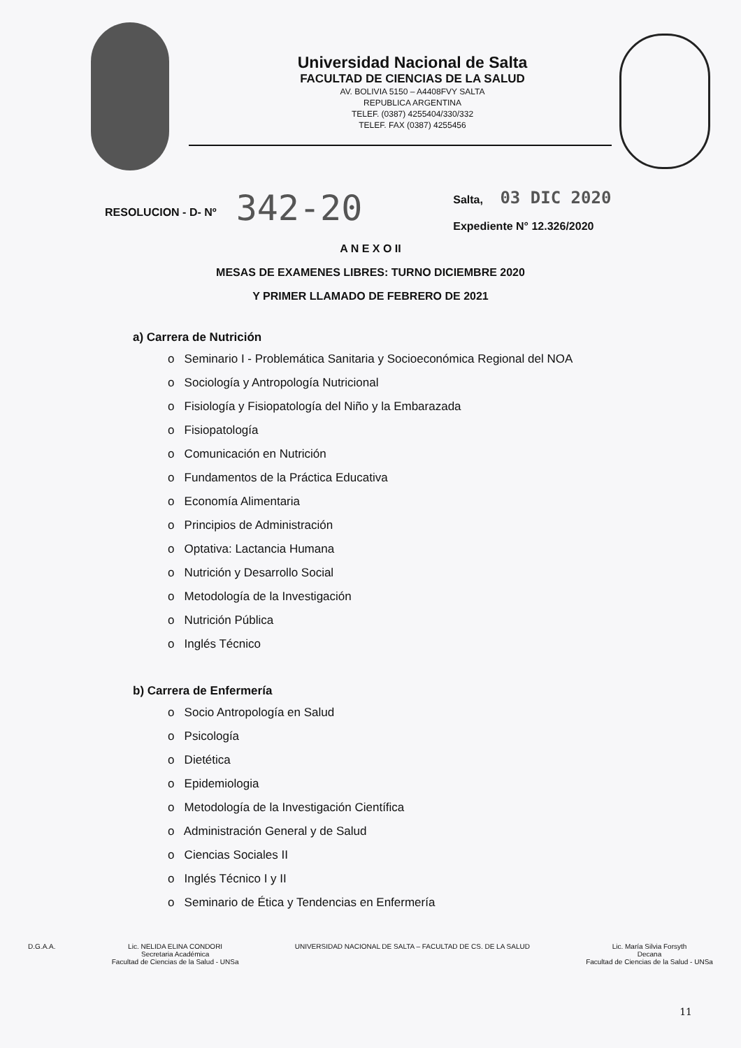Universidad Nacional de Salta
FACULTAD DE CIENCIAS DE LA SALUD
AV. BOLIVIA 5150 – A4408FVY SALTA
REPUBLICA ARGENTINA
TELEF. (0387) 4255404/330/332
TELEF. FAX (0387) 4255456
RESOLUCION - D- Nº
342-20
Salta, 03 DIC 2020
Expediente N° 12.326/2020
A N E X O II
MESAS DE EXAMENES LIBRES: TURNO DICIEMBRE 2020
Y PRIMER LLAMADO DE FEBRERO DE 2021
a) Carrera de Nutrición
o Seminario I - Problemática Sanitaria y Socioeconómica Regional del NOA
o Sociología y Antropología Nutricional
o Fisiología y Fisiopatología del Niño y la Embarazada
o Fisiopatología
o Comunicación en Nutrición
o Fundamentos de la Práctica Educativa
o Economía Alimentaria
o Principios de Administración
o Optativa: Lactancia Humana
o Nutrición y Desarrollo Social
o Metodología de la Investigación
o Nutrición Pública
o Inglés Técnico
b) Carrera de Enfermería
o Socio Antropología en Salud
o Psicología
o Dietética
o Epidemiologia
o Metodología de la Investigación Científica
o Administración General y de Salud
o Ciencias Sociales II
o Inglés Técnico I y II
o Seminario de Ética y Tendencias en Enfermería
D.G.A.A. Lic. NELIDA ELINA CONDORI
Secretaria Académica
Facultad de Ciencias de la Salud - UNSa
UNIVERSIDAD NACIONAL DE SALTA – FACULTAD DE CS. DE LA SALUD
Lic. María Silvia Forsyth
Decana
Facultad de Ciencias de la Salud - UNSa
11